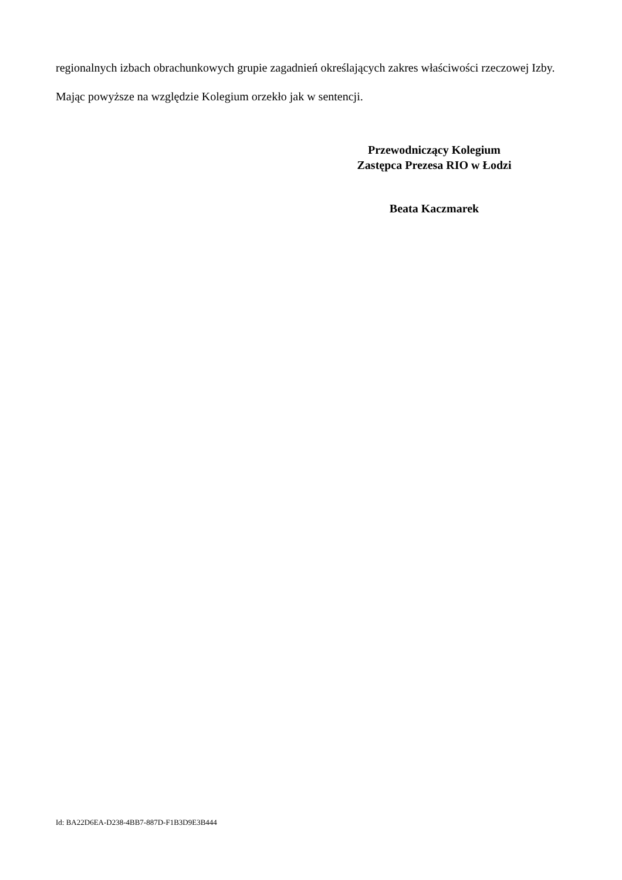regionalnych izbach obrachunkowych grupie zagadnień określających zakres właściwości rzeczowej Izby.
Mając powyższe na względzie Kolegium orzekło jak w sentencji.
Przewodniczący Kolegium
Zastępca Prezesa RIO w Łodzi
Beata Kaczmarek
Id: BA22D6EA-D238-4BB7-887D-F1B3D9E3B444